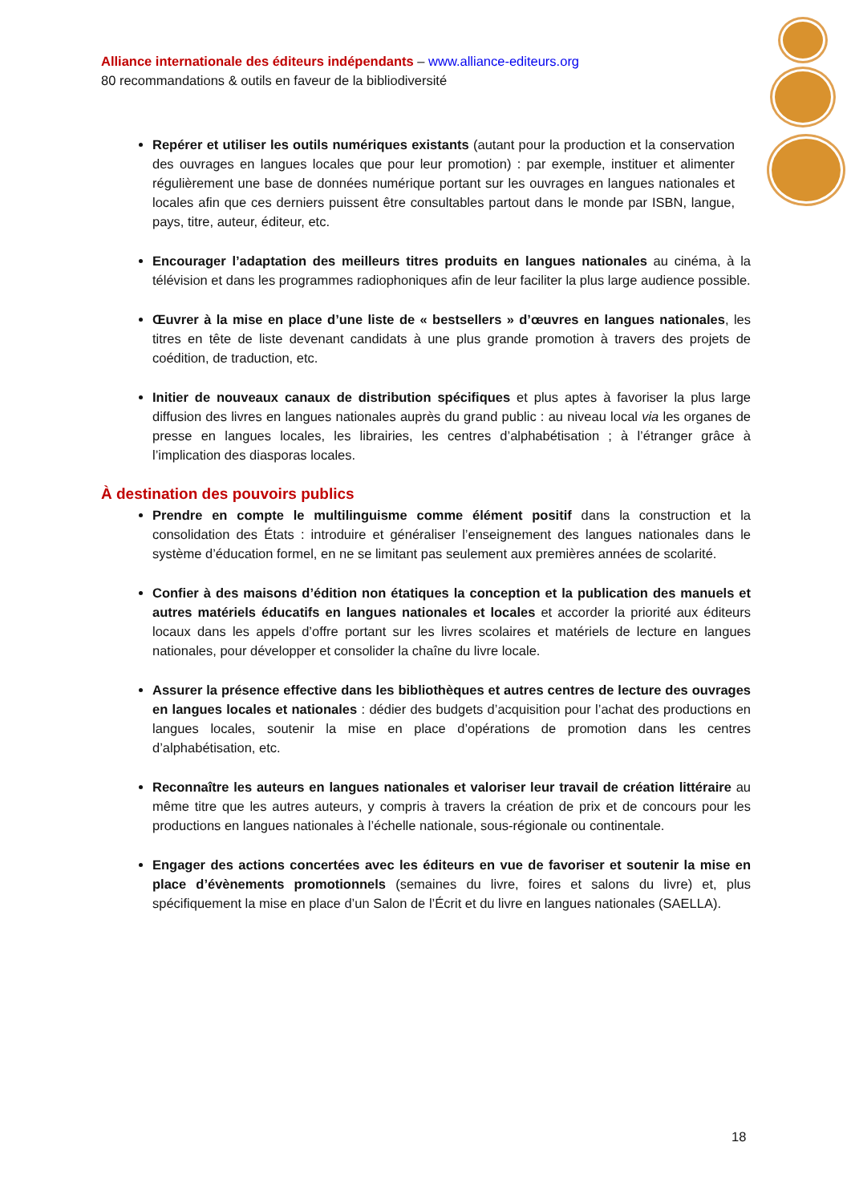Alliance internationale des éditeurs indépendants – www.alliance-editeurs.org
80 recommandations & outils en faveur de la bibliodiversité
Repérer et utiliser les outils numériques existants (autant pour la production et la conservation des ouvrages en langues locales que pour leur promotion) : par exemple, instituer et alimenter régulièrement une base de données numérique portant sur les ouvrages en langues nationales et locales afin que ces derniers puissent être consultables partout dans le monde par ISBN, langue, pays, titre, auteur, éditeur, etc.
Encourager l’adaptation des meilleurs titres produits en langues nationales au cinéma, à la télévision et dans les programmes radiophoniques afin de leur faciliter la plus large audience possible.
Œuvrer à la mise en place d’une liste de « bestsellers » d’œuvres en langues nationales, les titres en tête de liste devenant candidats à une plus grande promotion à travers des projets de coédition, de traduction, etc.
Initier de nouveaux canaux de distribution spécifiques et plus aptes à favoriser la plus large diffusion des livres en langues nationales auprès du grand public : au niveau local via les organes de presse en langues locales, les librairies, les centres d’alphabétisation ; à l’étranger grâce à l’implication des diasporas locales.
À destination des pouvoirs publics
Prendre en compte le multilinguisme comme élément positif dans la construction et la consolidation des États : introduire et généraliser l’enseignement des langues nationales dans le système d’éducation formel, en ne se limitant pas seulement aux premières années de scolarité.
Confier à des maisons d’édition non étatiques la conception et la publication des manuels et autres matériels éducatifs en langues nationales et locales et accorder la priorité aux éditeurs locaux dans les appels d’offre portant sur les livres scolaires et matériels de lecture en langues nationales, pour développer et consolider la chaîne du livre locale.
Assurer la présence effective dans les bibliothèques et autres centres de lecture des ouvrages en langues locales et nationales : dédier des budgets d’acquisition pour l’achat des productions en langues locales, soutenir la mise en place d’opérations de promotion dans les centres d’alphabétisation, etc.
Reconnaître les auteurs en langues nationales et valoriser leur travail de création littéraire au même titre que les autres auteurs, y compris à travers la création de prix et de concours pour les productions en langues nationales à l’échelle nationale, sous-régionale ou continentale.
Engager des actions concertées avec les éditeurs en vue de favoriser et soutenir la mise en place d’évènements promotionnels (semaines du livre, foires et salons du livre) et, plus spécifiquement la mise en place d’un Salon de l’Écrit et du livre en langues nationales (SAELLA).
18